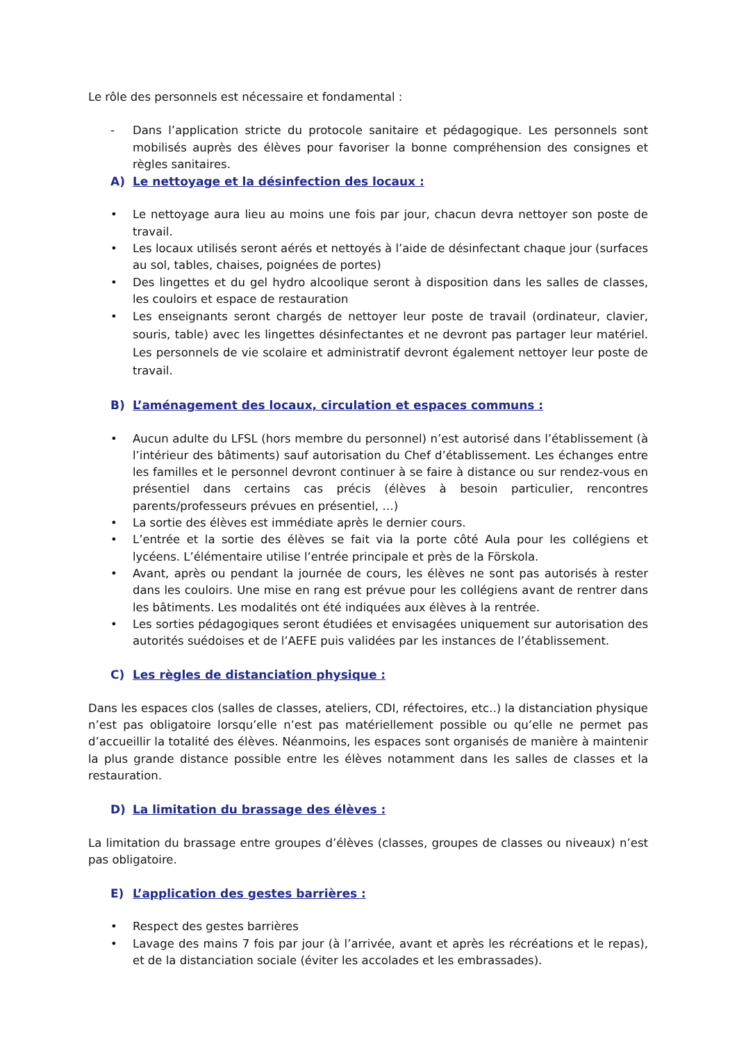Le rôle des personnels est nécessaire et fondamental :
- Dans l’application stricte du protocole sanitaire et pédagogique. Les personnels sont mobilisés auprès des élèves pour favoriser la bonne compréhension des consignes et règles sanitaires.
A) Le nettoyage et la désinfection des locaux :
• Le nettoyage aura lieu au moins une fois par jour, chacun devra nettoyer son poste de travail.
• Les locaux utilisés seront aérés et nettoyés à l’aide de désinfectant chaque jour (surfaces au sol, tables, chaises, poignées de portes)
• Des lingettes et du gel hydro alcoolique seront à disposition dans les salles de classes, les couloirs et espace de restauration
• Les enseignants seront chargés de nettoyer leur poste de travail (ordinateur, clavier, souris, table) avec les lingettes désinfectantes et ne devront pas partager leur matériel. Les personnels de vie scolaire et administratif devront également nettoyer leur poste de travail.
B) L’aménagement des locaux, circulation et espaces communs :
• Aucun adulte du LFSL (hors membre du personnel) n’est autorisé dans l’établissement (à l’intérieur des bâtiments) sauf autorisation du Chef d’établissement. Les échanges entre les familles et le personnel devront continuer à se faire à distance ou sur rendez-vous en présentiel dans certains cas précis (élèves à besoin particulier, rencontres parents/professeurs prévues en présentiel, …)
• La sortie des élèves est immédiate après le dernier cours.
• L’entrée et la sortie des élèves se fait via la porte côté Aula pour les collégiens et lycéens. L’élémentaire utilise l’entrée principale et près de la Förskola.
• Avant, après ou pendant la journée de cours, les élèves ne sont pas autorisés à rester dans les couloirs. Une mise en rang est prévue pour les collégiens avant de rentrer dans les bâtiments. Les modalités ont été indiquées aux élèves à la rentrée.
• Les sorties pédagogiques seront étudiées et envisagées uniquement sur autorisation des autorités suédoises et de l’AEFE puis validées par les instances de l’établissement.
C) Les règles de distanciation physique :
Dans les espaces clos (salles de classes, ateliers, CDI, réfectoires, etc..) la distanciation physique n’est pas obligatoire lorsqu’elle n’est pas matériellement possible ou qu’elle ne permet pas d’accueillir la totalité des élèves. Néanmoins, les espaces sont organisés de manière à maintenir la plus grande distance possible entre les élèves notamment dans les salles de classes et la restauration.
D) La limitation du brassage des élèves :
La limitation du brassage entre groupes d’élèves (classes, groupes de classes ou niveaux) n’est pas obligatoire.
E) L’application des gestes barrières :
• Respect des gestes barrières
• Lavage des mains 7 fois par jour (à l’arrivée, avant et après les récréations et le repas), et de la distanciation sociale (éviter les accolades et les embrassades).